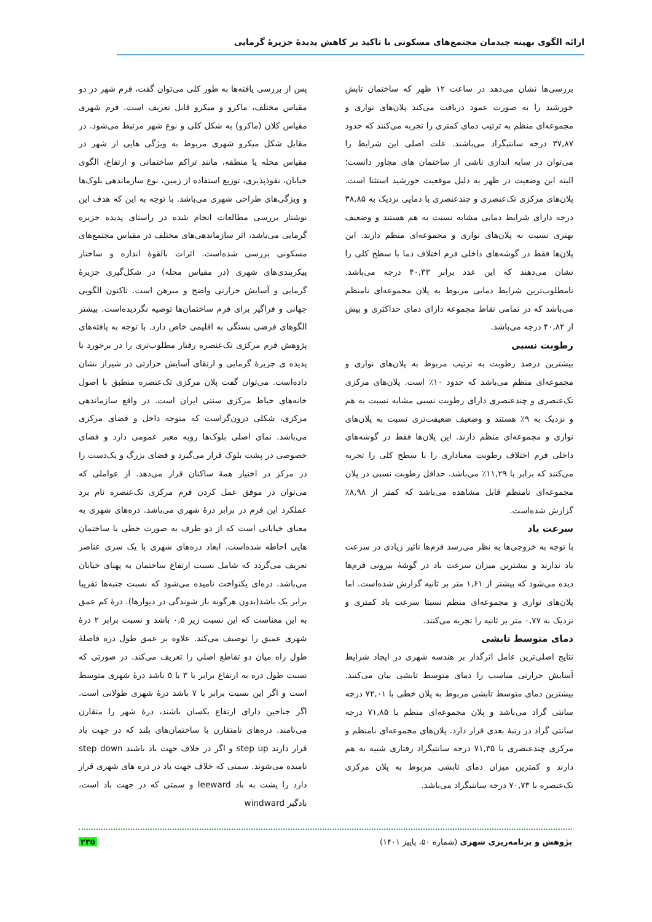ارائه الگوی بهینه چیدمان مجتمع‌های مسکونی با تاکید بر کاهش پدیدۀ جزیرۀ گرمایی
بررسی‌ها نشان می‌دهد در ساعت ۱۲ ظهر که ساختمان تابش خورشید را به صورت عمود دریافت می‌کند پلان‌های نواری و مجموعه‌ای منظم به ترتیب دمای کمتری را تجربه می‌کنند که حدود ۳۷,۸۷ درجه سانتیگراد می‌باشند. علت اصلی این شرایط را می‌توان در سایه اندازی ناشی از ساختمان های مجاور دانست؛ البته این وضعیت در ظهر به دلیل موقعیت خورشید استثنا است. پلان‌های مرکزی تک‌عنصری و چندعنصری با دمایی نزدیک به ۳۸,۸۵ درجه دارای شرایط دمایی مشابه نسبت به هم هستند و وضعیف بهتری نسبت به پلان‌های نواری و مجموعه‌ای منظم دارند. این پلان‌ها فقط در گوشه‌های داخلی فرم اختلاف دما با سطح کلی را نشان می‌دهند که این عدد برابر ۴۰,۳۳ درجه می‌باشد. نامطلوب‌ترین شرایط دمایی مربوط به پلان مجموعه‌ای نامنظم می‌باشد که در تمامی نقاط مجموعه دارای دمای حداکثری و بیش از ۴۰,۸۲ درجه می‌باشد.
رطوبت نسبی
بیشترین درصد رطوبت به ترتیب مربوط به پلان‌های نواری و مجموعه‌ای منظم می‌باشد که حدود ۱۰٪ است. پلان‌های مرکزی تک‌عنصری و چندعنصری دارای رطوبت نسبی مشابه نسبت به هم و نزدیک به ۹٪ هستند و وضعیف ضعیفت‌تری نسبت به پلان‌های نواری و مجموعه‌ای منظم دارند. این پلان‌ها فقط در گوشه‌های داخلی فرم اختلاف رطوبت معناداری را با سطح کلی را تجربه می‌کنند که برابر با ۱۱,۲۹٪ می‌باشد. حداقل رطوبت نسبی در پلان مجموعه‌ای نامنظم قابل مشاهده می‌باشد که کمتر از ۸,۹۸٪ گزارش شده‌است.
سرعت باد
با توجه به خروجی‌ها به نظر می‌رسد فرم‌ها تاثیر زیادی در سرعت باد ندارند و بیشترین میزان سرعت باد در گوشۀ بیرونی فرم‌ها دیده می‌شود که بیشتر از ۱,۶۱ متر بر ثانیه گزارش شده‌است. اما پلان‌های نواری و مجموعه‌ای منظم نسبتا سرعت باد کمتری و نزدیک به ۰,۷۷ متر بر ثانیه را تجربه می‌کنند.
دمای متوسط تابشی
نتایج اصلی‌ترین عامل اثرگذار بر هندسه شهری در ایجاد شرایط آسایش حرارتی مناسب را دمای متوسط تابشی بیان می‌کنند. بیشترین دمای متوسط تابشی مربوط به پلان خطی با ۷۲,۰۱ درجه سانتی گراد می‌باشد و پلان مجموعه‌ای منظم با ۷۱,۸۵ درجه سانتی گراد در رتبۀ بعدی قرار دارد. پلان‌های مجموعه‌ای نامنظم و مرکزی چندعنصری با ۷۱,۳۵ درجه سانتیگراد رفتاری شبیه به هم دارند و کمترین میزان دمای تابشی مربوط به پلان مرکزی تک‌عنصره با ۷۰,۷۳ درجه سانتیگراد می‌باشد.
پس از بررسی یافته‌ها به طور کلی می‌توان گفت، فرم شهر در دو مقیاس مختلف، ماکرو و میکرو قابل تعریف است. فرم شهری مقیاس کلان (ماکرو) به شکل کلی و نوع شهر مرتبط می‌شود. در مقابل شکل میکرو شهری مربوط به ویژگی هایی از شهر در مقیاس محله یا منطقه، مانند تراکم ساختمانی و ارتفاع، الگوی خیابان، نفوذپذیری، توزیع استفاده از زمین، نوع سازماندهی بلوک‌ها و ویژگی‌های طراحی شهری می‌باشد. با توجه به این که هدف این نوشتار بررسی مطالعات انجام شده در راستای پدیده جزیره گرمایی می‌باشد، اثر سازماندهی‌های مختلف در مقیاس مجتمع‌های مسکونی بررسی شده‌است. اثرات بالقوۀ اندازه و ساختار پیکربندی‌های شهری (در مقیاس محله) در شکل‌گیری جزیرۀ گرمایی و آسایش حرارتی واضح و مبرهن است. تاکنون الگویی جهانی و فراگیر برای فرم ساختمان‌ها توصیه نگردیده‌است. بیشتر الگوهای فرضی بستگی به اقلیمی خاص دارد. با توجه به یافته‌های پژوهش فرم مرکزی تک‌عنصره رفتار مطلوب‌تری را در برخورد با پدیده ی جزیرۀ گرمایی و ارتقای آسایش حرارتی در شیراز نشان داده‌است. می‌توان گفت پلان مرکزی تک‌عنصره منطبق با اصول خانه‌های حیاط مرکزی سنتی ایران است. در واقع سازماندهی مرکزی، شکلی درون‌گراست که متوجه داخل و فضای مرکزی می‌باشد. نمای اصلی بلوک‌ها روبه معبر عمومی دارد و فضای خصوصی در پشت بلوک قرار می‌گیرد و فضای بزرگ و یک‌دست را در مرکز در اختیار همۀ ساکنان قرار می‌دهد. از عواملی که می‌توان در موفق عمل کردن فرم مرکزی تک‌عنصره نام برد عملکرد این فرم در برابر درۀ شهری می‌باشد. دره‌های شهری به معنای خیابانی است که از دو طرف به صورت خطی با ساختمان هایی احاطه شده‌است. ابعاد دره‌های شهری با یک سری عناصر تعریف می‌گردد که شامل نسبت ارتفاع ساختمان به پهنای خیابان می‌باشد. دره‌ای یکنواخت نامیده می‌شود که نسبت جنبه‌ها تقریبا برابر یک باشد(بدون هرگونه باز شوندگی در دیوارها). درۀ کم عمق به این معناست که این نسبت زیر ۰,۵ باشد و نسبت برابر ۲ درۀ شهری عمیق را توصیف می‌کند. علاوه بر عمق طول دره فاصلۀ طول راه میان دو تقاطع اصلی را تعریف می‌کند. در صورتی که نسبت طول دره به ارتفاع برابر با ۳ یا ۵ باشد درۀ شهری متوسط است و اگر این نسبت برابر با ۷ باشد درۀ شهری طولانی است. اگر جناحین دارای ارتفاع یکسان باشند، درۀ شهر را متقارن می‌نامند. دره‌های نامتقارن با ساختمان‌های بلند که در جهت باد قرار دارند step up و اگر در خلاف جهت باد باشند step down نامیده می‌شوند. سمتی که خلاف جهت باد در دره های شهری قرار دارد را پشت به باد leeward و سمتی که در جهت باد است، بادگیر windward
پژوهش و برنامه‌ریزی شهری (شماره ۵۰، پاییز ۱۴۰۱) ۲۳۵